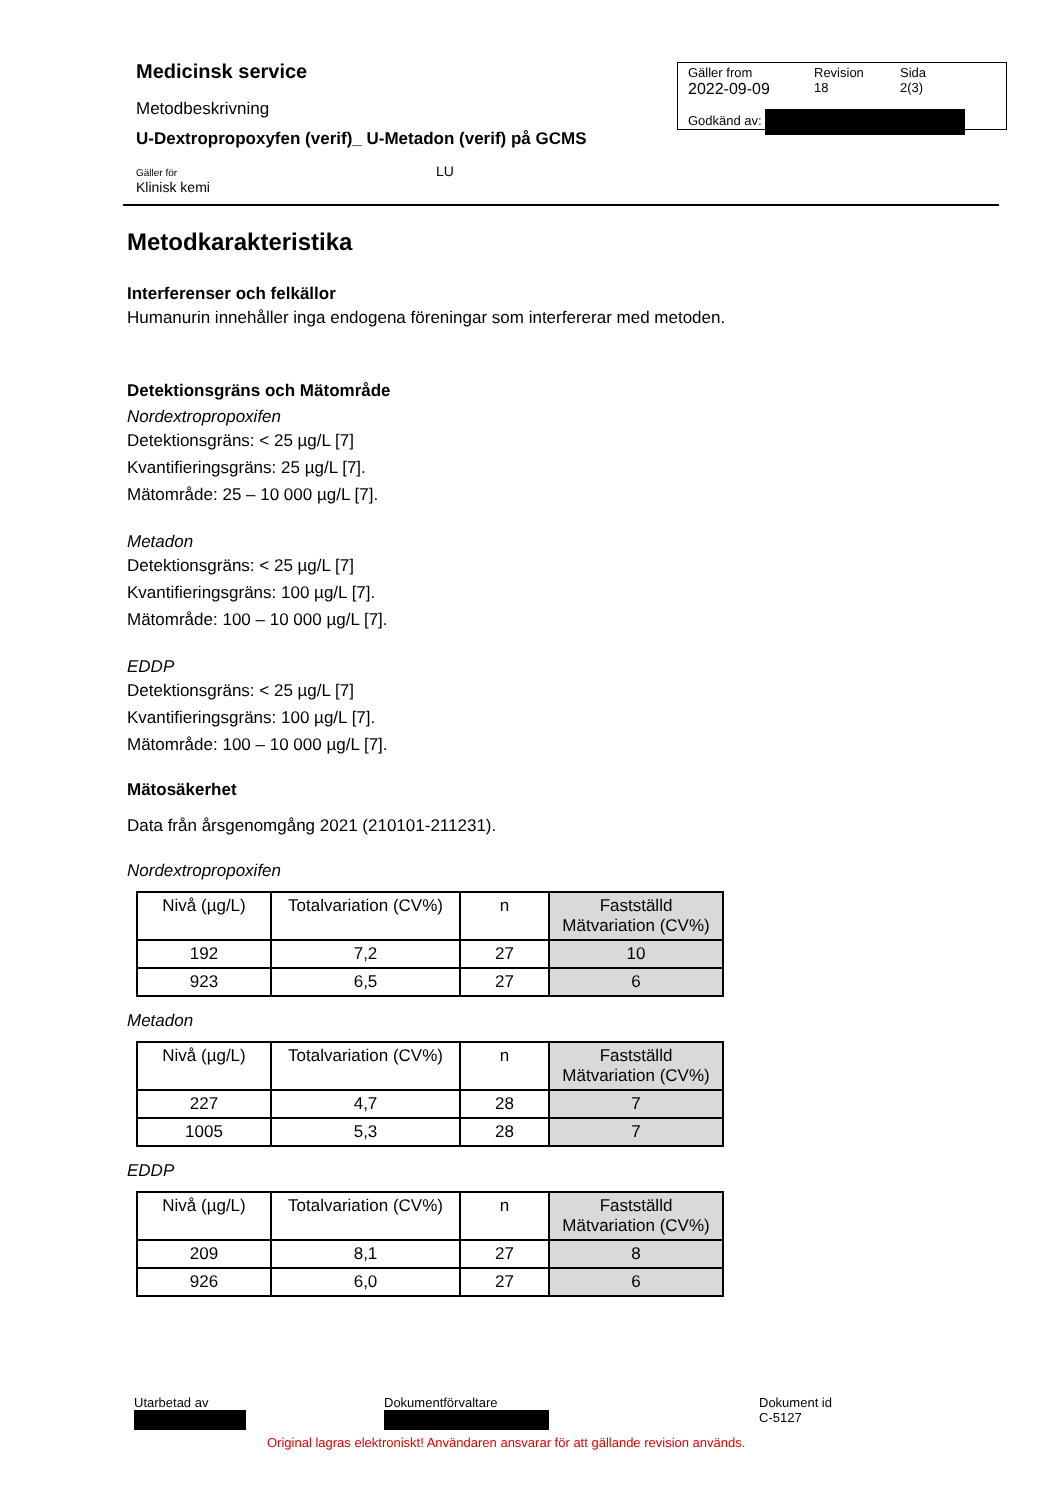Medicinsk service
Metodbeskrivning
U-Dextropropoxyfen (verif)_ U-Metadon (verif) på GCMS
Gäller för
Klinisk kemi
LU
Gäller from
2022-09-09
Revision
18
Sida
2(3)
Godkänd av:
Metodkarakteristika
Interferenser och felkällor
Humanurin innehåller inga endogena föreningar som interfererar med metoden.
Detektionsgräns och Mätområde
Nordextropropoxifen
Detektionsgräns: < 25 µg/L [7]
Kvantifieringsgräns: 25 µg/L [7].
Mätområde: 25 – 10 000 µg/L [7].
Metadon
Detektionsgräns: < 25 µg/L [7]
Kvantifieringsgräns: 100 µg/L [7].
Mätområde: 100 – 10 000 µg/L [7].
EDDP
Detektionsgräns: < 25 µg/L [7]
Kvantifieringsgräns: 100 µg/L [7].
Mätområde: 100 – 10 000 µg/L [7].
Mätosäkerhet
Data från årsgenomgång 2021 (210101-211231).
Nordextropropoxifen
| Nivå (µg/L) | Totalvariation (CV%) | n | Fastställd Mätvariation (CV%) |
| --- | --- | --- | --- |
| 192 | 7,2 | 27 | 10 |
| 923 | 6,5 | 27 | 6 |
Metadon
| Nivå (µg/L) | Totalvariation (CV%) | n | Fastställd Mätvariation (CV%) |
| --- | --- | --- | --- |
| 227 | 4,7 | 28 | 7 |
| 1005 | 5,3 | 28 | 7 |
EDDP
| Nivå (µg/L) | Totalvariation (CV%) | n | Fastställd Mätvariation (CV%) |
| --- | --- | --- | --- |
| 209 | 8,1 | 27 | 8 |
| 926 | 6,0 | 27 | 6 |
Utarbetad av
Dokumentförvaltare
Dokument id
C-5127
Original lagras elektroniskt! Användaren ansvarar för att gällande revision används.